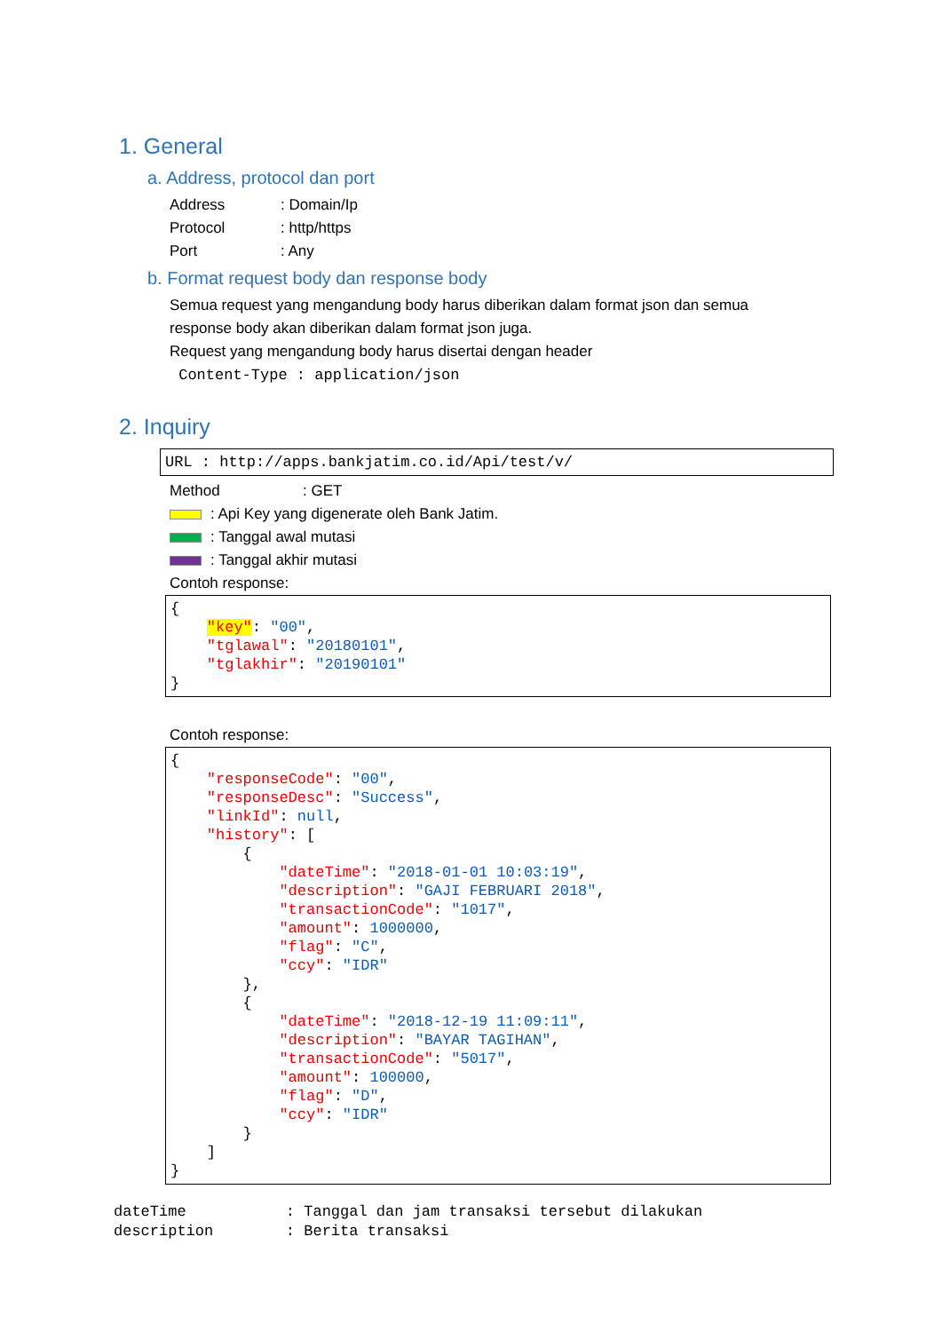1. General
a. Address, protocol dan port
Address: Domain/Ip
Protocol: http/https
Port: Any
b. Format request body dan response body
Semua request yang mengandung body harus diberikan dalam format json dan semua
response body akan diberikan dalam format json juga.
Request yang mengandung body harus disertai dengan header
Content-Type : application/json
2. Inquiry
URL : http://apps.bankjatim.co.id/Api/test/v/
Method: GET
: Api Key yang digenerate oleh Bank Jatim.
: Tanggal awal mutasi
: Tanggal akhir mutasi
Contoh response:
{ "key": "00", "tglawal": "20180101", "tglakhir": "20190101" }
Contoh response:
{ "responseCode": "00", "responseDesc": "Success", "linkId": null, "history": [ { "dateTime": "2018-01-01 10:03:19", "description": "GAJI FEBRUARI 2018", "transactionCode": "1017", "amount": 1000000, "flag": "C", "ccy": "IDR" }, { "dateTime": "2018-12-19 11:09:11", "description": "BAYAR TAGIHAN", "transactionCode": "5017", "amount": 100000, "flag": "D", "ccy": "IDR" } ] }
dateTime : Tanggal dan jam transaksi tersebut dilakukan description : Berita transaksi